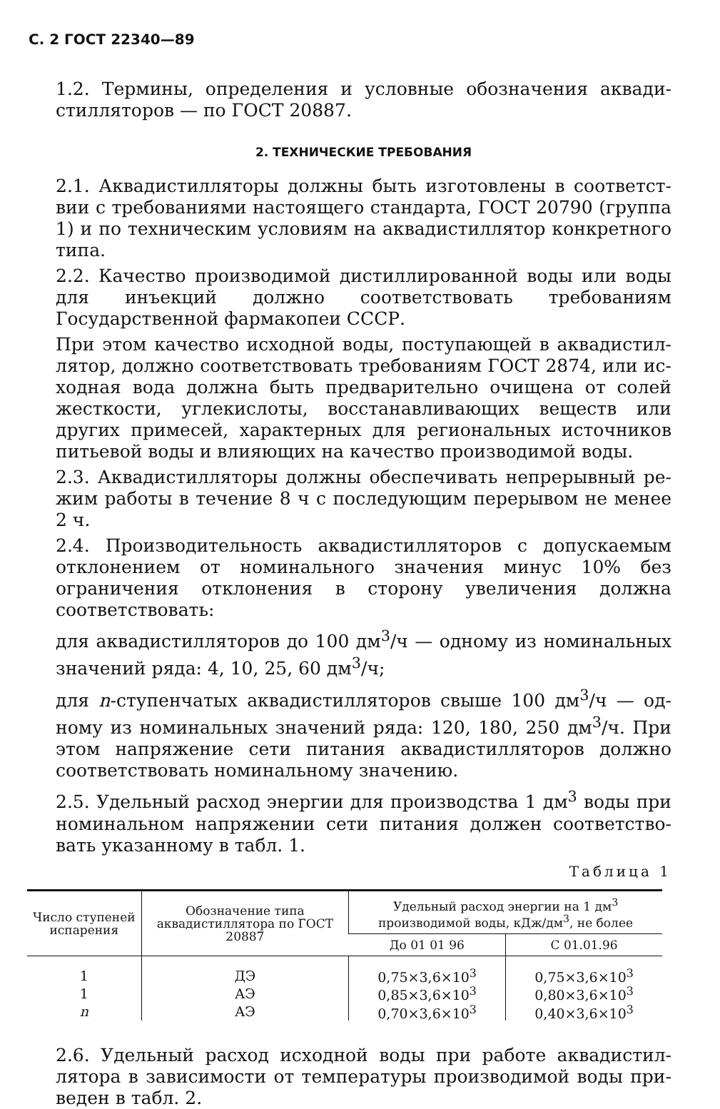С. 2 ГОСТ 22340—89
1.2. Термины, определения и условные обозначения аквади­стилляторов — по ГОСТ 20887.
2. ТЕХНИЧЕСКИЕ ТРЕБОВАНИЯ
2.1. Аквадистилляторы должны быть изготовлены в соответст­вии с требованиями настоящего стандарта, ГОСТ 20790 (группа 1) и по техническим условиям на аквадистиллятор конкретного типа.
2.2. Качество производимой дистиллированной воды или воды для инъекций должно соответствовать требованиям Государствен­ной фармакопеи СССР.
При этом качество исходной воды, поступающей в аквадистил­лятор, должно соответствовать требованиям ГОСТ 2874, или ис­ходная вода должна быть предварительно очищена от солей жест­кости, углекислоты, восстанавливающих веществ или других при­месей, характерных для региональных источников питьевой воды и влияющих на качество производимой воды.
2.3. Аквадистилляторы должны обеспечивать непрерывный ре­жим работы в течение 8 ч с последующим перерывом не менее 2 ч.
2.4. Производительность аквадистилляторов с допускаемым отклонением от номинального значения минус 10% без ограниче­ния отклонения в сторону увеличения должна соответствовать:
для аквадистилляторов до 100 дм<sup>3</sup>/ч — одному из номиналь­ных значений ряда: 4, 10, 25, 60 дм<sup>3</sup>/ч;
для n-ступенчатых аквадистилляторов свыше 100 дм<sup>3</sup>/ч — од­ному из номинальных значений ряда: 120, 180, 250 дм<sup>3</sup>/ч. При этом напряжение сети питания аквадистилляторов должно соот­ветствовать номинальному значению.
2.5. Удельный расход энергии для производства 1 дм<sup>3</sup> воды при номинальном напряжении сети питания должен соответство­вать указанному в табл. 1.
Таблица 1
| Число ступеней испарения | Обозначение типа аквадистиллятора по ГОСТ 20887 | Удельный расход энергии на 1 дм<sup>3</sup> производимой воды, кДж/дм<sup>3</sup>, не более | |
| --- | --- | --- | --- |
| | | До 01 01 96 | С 01.01.96 |
| 1 | ДЭ | 0,75×3,6×10<sup>3</sup> | 0,75×3,6×10<sup>3</sup> |
| 1 | АЭ | 0,85×3,6×10<sup>3</sup> | 0,80×3,6×10<sup>3</sup> |
| n | АЭ | 0,70×3,6×10<sup>3</sup> | 0,40×3,6×10<sup>3</sup> |
2.6. Удельный расход исходной воды при работе аквадистил­лятора в зависимости от температуры производимой воды при­веден в табл. 2.